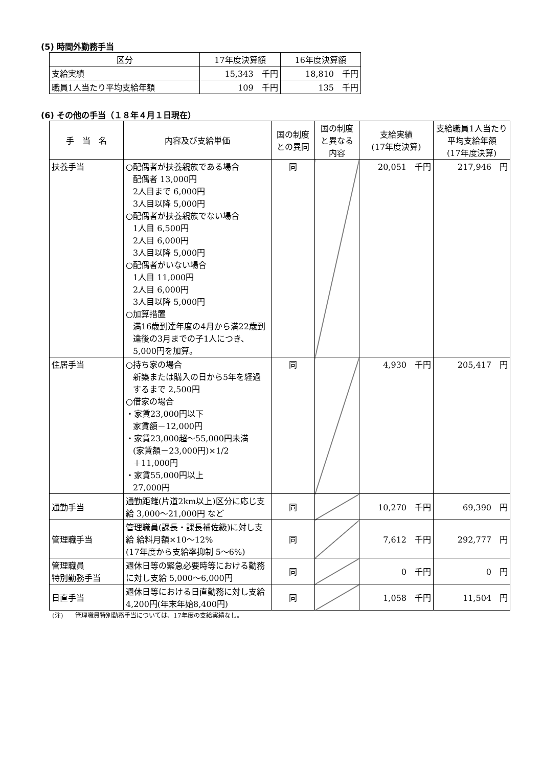(5) 時間外勤務手当
| 区分 | 17年度決算額 | 16年度決算額 |
| --- | --- | --- |
| 支給実績 | 15,343 千円 | 18,810 千円 |
| 職員1人当たり平均支給年額 | 109 千円 | 135 千円 |
(6) その他の手当（１８年４月１日現在）
| 手 当 名 | 内容及び支給単価 | 国の制度との異同 | 国の制度と異なる内容 | 支給実績 (17年度決算) | 支給職員1人当たり平均支給年額 (17年度決算) |
| --- | --- | --- | --- | --- | --- |
| 扶養手当 | ○配偶者が扶養親族である場合 配偶者 13,000円 2人目まで 6,000円 3人目以降 5,000円 ○配偶者が扶養親族でない場合 1人目 6,500円 2人目 6,000円 3人目以降 5,000円 ○配偶者がいない場合 1人目 11,000円 2人目 6,000円 3人目以降 5,000円 ○加算措置 満16歳到達年度の4月から満22歳到達後の3月までの子1人につき、5,000円を加算。 | 同 | | 20,051 千円 | 217,946 円 |
| 住居手当 | ○持ち家の場合 新築または購入の日から5年を経過するまで 2,500円 ○借家の場合 ・家賃23,000円以下 家賃額－12,000円 ・家賃23,000超～55,000円未満 (家賃額－23,000円)×1/2 ＋11,000円 ・家賃55,000円以上 27,000円 | 同 | | 4,930 千円 | 205,417 円 |
| 通勤手当 | 通勤距離(片道2km以上)区分に応じ支給 3,000～21,000円 など | 同 | | 10,270 千円 | 69,390 円 |
| 管理職手当 | 管理職員(課長・課長補佐級)に対し支給 給料月額×10～12% (17年度から支給率抑制 5～6%) | 同 | | 7,612 千円 | 292,777 円 |
| 管理職員 特別勤務手当 | 週休日等の緊急必要時等における勤務に対し支給 5,000～6,000円 | 同 | | 0 千円 | 0 円 |
| 日直手当 | 週休日等における日直勤務に対し支給 4,200円(年末年始8,400円) | 同 | | 1,058 千円 | 11,504 円 |
(注)　　管理職員特別勤務手当については、17年度の支給実績なし。